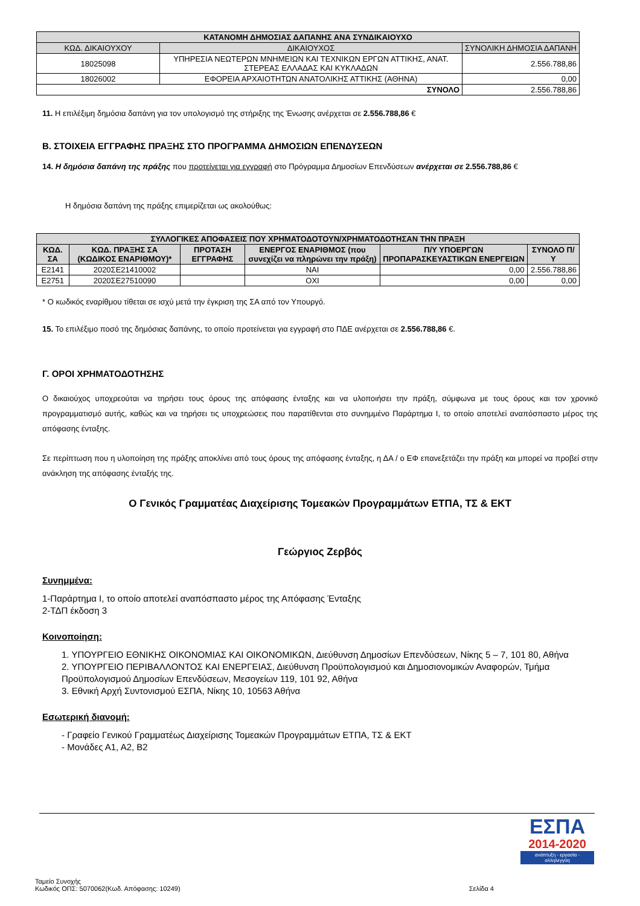| ΚΑΤΑΝΟΜΗ ΔΗΜΟΣΙΑΣ ΔΑΠΑΝΗΣ ΑΝΑ ΣΥΝΔΙΚΑΙΟΥΧΟ | | |
| --- | --- | --- |
| ΚΩΔ. ΔΙΚΑΙΟΥΧΟΥ | ΔΙΚΑΙΟΥΧΟΣ | ΣΥΝΟΛΙΚΗ ΔΗΜΟΣΙΑ ΔΑΠΑΝΗ |
| 18025098 | ΥΠΗΡΕΣΙΑ ΝΕΩΤΕΡΩΝ ΜΝΗΜΕΙΩΝ ΚΑΙ ΤΕΧΝΙΚΩΝ ΕΡΓΩΝ ΑΤΤΙΚΗΣ, ΑΝΑΤ. ΣΤΕΡΕΑΣ ΕΛΛΑΔΑΣ ΚΑΙ ΚΥΚΛΑΔΩΝ | 2.556.788,86 |
| 18026002 | ΕΦΟΡΕΙΑ ΑΡΧΑΙΟΤΗΤΩΝ ΑΝΑΤΟΛΙΚΗΣ ΑΤΤΙΚΗΣ (ΑΘΗΝΑ) | 0,00 |
| ΣΥΝΟΛΟ | | 2.556.788,86 |
11. Η επιλέξιμη δημόσια δαπάνη για τον υπολογισμό της στήριξης της Ένωσης ανέρχεται σε 2.556.788,86 €
Β. ΣΤΟΙΧΕΙΑ ΕΓΓΡΑΦΗΣ ΠΡΑΞΗΣ ΣΤΟ ΠΡΟΓΡΑΜΜΑ ΔΗΜΟΣΙΩΝ ΕΠΕΝΔΥΣΕΩΝ
14. Η δημόσια δαπάνη της πράξης που προτείνεται για εγγραφή στο Πρόγραμμα Δημοσίων Επενδύσεων ανέρχεται σε 2.556.788,86 €
Η δημόσια δαπάνη της πράξης επιμερίζεται ως ακολούθως:
| ΣΥΛΛΟΓΙΚΕΣ ΑΠΟΦΑΣΕΙΣ ΠΟΥ ΧΡΗΜΑΤΟΔΟΤΟΥΝ/ΧΡΗΜΑΤΟΔΟΤΗΣΑΝ ΤΗΝ ΠΡΑΞΗ | | | | | |
| --- | --- | --- | --- | --- | --- |
| ΚΩΔ. ΣΑ | ΚΩΔ. ΠΡΑΞΗΣ ΣΑ (ΚΩΔΙΚΟΣ ΕΝΑΡΙΘΜΟΥ)* | ΠΡΟΤΑΣΗ ΕΓΓΡΑΦΗΣ | ΕΝΕΡΓΟΣ ΕΝΑΡΙΘΜΟΣ (που συνεχίζει να πληρώνει την πράξη) | Π/Υ ΥΠΟΕΡΓΩΝ ΠΡΟΠΑΡΑΣΚΕΥΑΣΤΙΚΩΝ ΕΝΕΡΓΕΙΩΝ | ΣΥΝΟΛΟ Π/Υ |
| Ε2141 | 2020ΣΕ21410002 | | ΝΑΙ | 0,00 | 2.556.788,86 |
| Ε2751 | 2020ΣΕ27510090 | | ΟΧΙ | 0,00 | 0,00 |
* Ο κωδικός εναρίθμου τίθεται σε ισχύ μετά την έγκριση της ΣΑ από τον Υπουργό.
15. Το επιλέξιμο ποσό της δημόσιας δαπάνης, το οποίο προτείνεται για εγγραφή στο ΠΔΕ ανέρχεται σε 2.556.788,86 €.
Γ. ΟΡΟΙ ΧΡΗΜΑΤΟΔΟΤΗΣΗΣ
Ο δικαιούχος υποχρεούται να τηρήσει τους όρους της απόφασης ένταξης και να υλοποιήσει την πράξη, σύμφωνα με τους όρους και τον χρονικό προγραμματισμό αυτής, καθώς και να τηρήσει τις υποχρεώσεις που παρατίθενται στο συνημμένο Παράρτημα Ι, το οποίο αποτελεί αναπόσπαστο μέρος της απόφασης ένταξης.
Σε περίπτωση που η υλοποίηση της πράξης αποκλίνει από τους όρους της απόφασης ένταξης, η ΔΑ / ο ΕΦ επανεξετάζει την πράξη και μπορεί να προβεί στην ανάκληση της απόφασης ένταξής της.
Ο Γενικός Γραμματέας Διαχείρισης Τομεακών Προγραμμάτων ΕΤΠΑ, ΤΣ & ΕΚΤ
Γεώργιος Ζερβός
Συνημμένα:
1-Παράρτημα Ι, το οποίο αποτελεί αναπόσπαστο μέρος της Απόφασης Ένταξης
2-ΤΔΠ έκδοση 3
Κοινοποίηση:
1. ΥΠΟΥΡΓΕΙΟ ΕΘΝΙΚΗΣ ΟΙΚΟΝΟΜΙΑΣ ΚΑΙ ΟΙΚΟΝΟΜΙΚΩΝ, Διεύθυνση Δημοσίων Επενδύσεων, Νίκης 5 – 7, 101 80, Αθήνα
2. ΥΠΟΥΡΓΕΙΟ ΠΕΡΙΒΑΛΛΟΝΤΟΣ ΚΑΙ ΕΝΕΡΓΕΙΑΣ, Διεύθυνση Προϋπολογισμού και Δημοσιονομικών Αναφορών, Τμήμα Προϋπολογισμού Δημοσίων Επενδύσεων, Μεσογείων 119, 101 92, Αθήνα
3. Εθνική Αρχή Συντονισμού ΕΣΠΑ, Νίκης 10, 10563 Αθήνα
Εσωτερική διανομή:
- Γραφείο Γενικού Γραμματέως Διαχείρισης Τομεακών Προγραμμάτων ΕΤΠΑ, ΤΣ & ΕΚΤ
- Μονάδες Α1, Α2, Β2
ΕΣΠΑ
2014-2020
ανάπτυξη - εργασία - αλληλεγγύη
Ταμείο Συνοχής
Κωδικός ΟΠΣ: 5070062(Κωδ. Απόφασης: 10249) Σελίδα 4